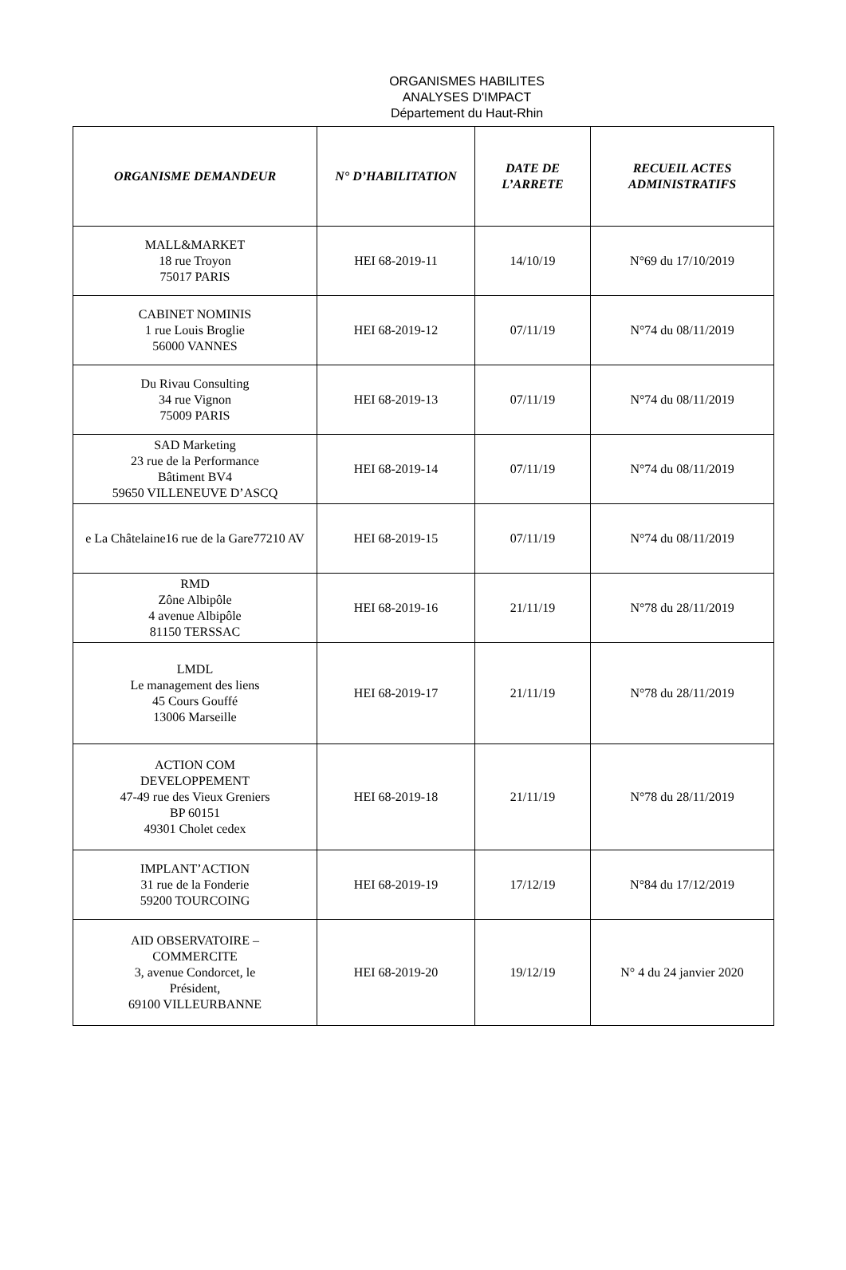ORGANISMES HABILITES
ANALYSES D'IMPACT
Département du Haut-Rhin
| ORGANISME DEMANDEUR | N° D’HABILITATION | DATE DE L’ARRETE | RECUEIL ACTES ADMINISTRATIFS |
| --- | --- | --- | --- |
| MALL&MARKET 18 rue Troyon 75017 PARIS | HEI 68-2019-11 | 14/10/19 | N°69 du 17/10/2019 |
| CABINET NOMINIS 1 rue Louis Broglie 56000 VANNES | HEI 68-2019-12 | 07/11/19 | N°74 du 08/11/2019 |
| Du Rivau Consulting 34 rue Vignon 75009 PARIS | HEI 68-2019-13 | 07/11/19 | N°74 du 08/11/2019 |
| SAD Marketing 23 rue de la Performance Bâtiment BV4 59650 VILLENEUVE D’ASCQ | HEI 68-2019-14 | 07/11/19 | N°74 du 08/11/2019 |
| e La Châtelaine16 rue de la Gare77210 AV | HEI 68-2019-15 | 07/11/19 | N°74 du 08/11/2019 |
| RMD Zône Albipôle 4 avenue Albipôle 81150 TERSSAC | HEI 68-2019-16 | 21/11/19 | N°78 du 28/11/2019 |
| LMDL Le management des liens 45 Cours Gouffé 13006 Marseille | HEI 68-2019-17 | 21/11/19 | N°78 du 28/11/2019 |
| ACTION COM DEVELOPPEMENT 47-49 rue des Vieux Greniers BP 60151 49301 Cholet cedex | HEI 68-2019-18 | 21/11/19 | N°78 du 28/11/2019 |
| IMPLANT’ACTION 31 rue de la Fonderie 59200 TOURCOING | HEI 68-2019-19 | 17/12/19 | N°84 du 17/12/2019 |
| AID OBSERVATOIRE – COMMERCITE 3, avenue Condorcet, le Président, 69100 VILLEURBANNE | HEI 68-2019-20 | 19/12/19 | N° 4 du 24 janvier 2020 |